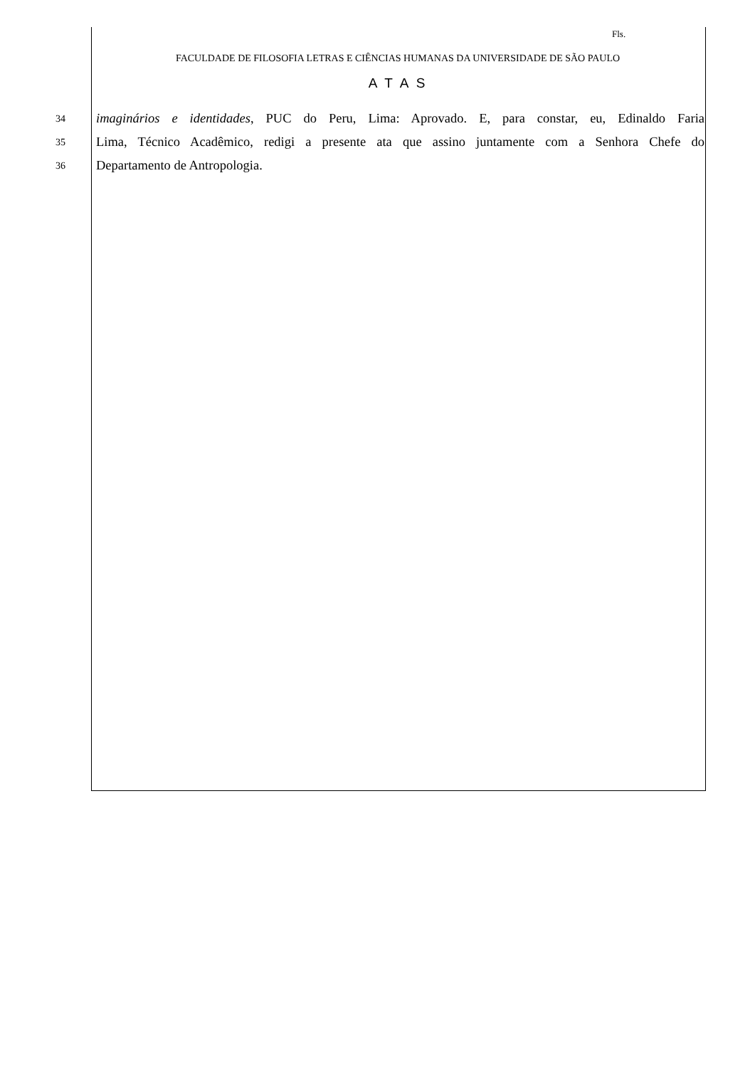Fls.
FACULDADE DE FILOSOFIA LETRAS E CIÊNCIAS HUMANAS DA UNIVERSIDADE DE SÃO PAULO
A T A S
34
imaginários e identidades, PUC do Peru, Lima: Aprovado. E, para constar, eu, Edinaldo Faria
35
Lima, Técnico Acadêmico, redigi a presente ata que assino juntamente com a Senhora Chefe do
36
Departamento de Antropologia.